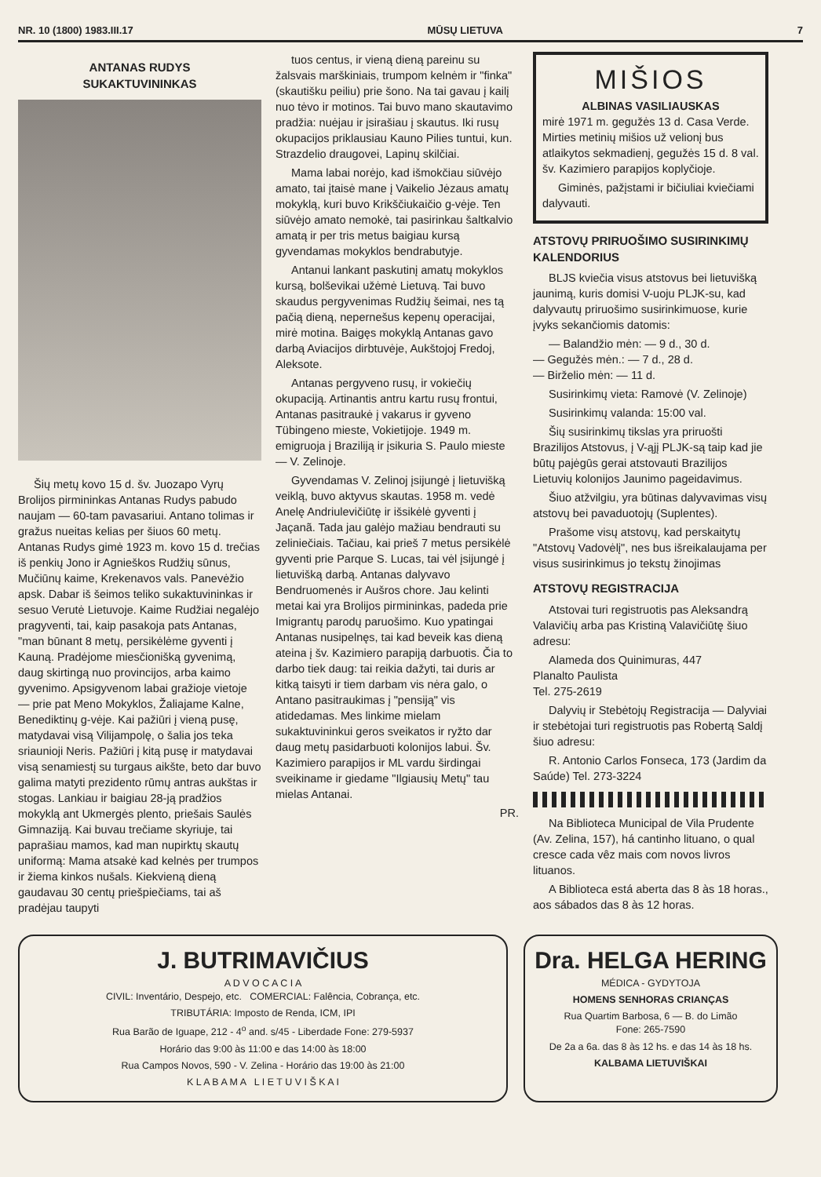NR. 10 (1800) 1983.III.17 MŪSŲ LIETUVA 7
ANTANAS RUDYS
SUKAKTUVININKAS
Šių metų kovo 15 d. šv. Juozapo Vyrų Brolijos pirmininkas Antanas Rudys pabudo naujam — 60-tam pavasariui. Antano tolimas ir gražus nueitas kelias per šiuos 60 metų. Antanas Rudys gimė 1923 m. kovo 15 d. trečias iš penkių Jono ir Agnieškos Rudžių sūnus, Mučiūnų kaime, Krekenavos vals. Panevėžio apsk. Dabar iš šeimos teliko sukaktuvininkas ir sesuo Verutė Lietuvoje. Kaime Rudžiai negalėjo pragyventi, tai, kaip pasakoja pats Antanas, "man būnant 8 metų, persikėlėme gyventi į Kauną. Pradėjome miesčionišką gyvenimą, daug skirtingą nuo provincijos, arba kaimo gyvenimo. Apsigyvenom labai gražioje vietoje — prie pat Meno Mokyklos, Žaliajame Kalne, Benediktinų g-vėje. Kai pažiūri į vieną pusę, matydavai visą Vilijampolę, o šalia jos teka sriaunioji Neris. Pažiūri į kitą pusę ir matydavai visą senamiestį su turgaus aikšte, beto dar buvo galima matyti prezidento rūmų antras aukštas ir stogas. Lankiau ir baigiau 28-ją pradžios mokyklą ant Ukmergės plento, priešais Saulės Gimnaziją. Kai buvau trečiame skyriuje, tai paprašiau mamos, kad man nupirktų skautų uniformą: Mama atsakė kad kelnės per trumpos ir žiema kinkos nušals. Kiekvieną dieną gaudavau 30 centų priešpiečiams, tai aš pradėjau taupyti
tuos centus, ir vieną dieną pareinu su žalsvais marškiniais, trumpom kelnėm ir "finka" (skautišku peiliu) prie šono. Na tai gavau į kailį nuo tėvo ir motinos. Tai buvo mano skautavimo pradžia: nuėjau ir įsirašiau į skautus. Iki rusų okupacijos priklausiau Kauno Pilies tuntui, kun. Strazdelio draugovei, Lapinų skilčiai.
Mama labai norėjo, kad išmokčiau siūvėjo amato, tai įtaisė mane į Vaikelio Jėzaus amatų mokyklą, kuri buvo Krikščiukaičio g-vėje. Ten siūvėjo amato nemokė, tai pasirinkau šaltkalvio amatą ir per tris metus baigiau kursą gyvendamas mokyklos bendrabutyje.
Antanui lankant paskutinį amatų mokyklos kursą, bolševikai užėmė Lietuvą. Tai buvo skaudus pergyvenimas Rudžių šeimai, nes tą pačią dieną, nepernešus kepenų operacijai, mirė motina. Baigęs mokyklą Antanas gavo darbą Aviacijos dirbtuvėje, Aukštojoj Fredoj, Aleksote.
Antanas pergyveno rusų, ir vokiečių okupaciją. Artinantis antru kartu rusų frontui, Antanas pasitraukė į vakarus ir gyveno Tübingeno mieste, Vokietijoje. 1949 m. emigruoja į Braziliją ir įsikuria S. Paulo mieste — V. Zelinoje.
Gyvendamas V. Zelinoj įsijungė į lietuvišką veiklą, buvo aktyvus skautas. 1958 m. vedė Anelę Andriulevičiūtę ir išsikėlė gyventi į Jaçanã. Tada jau galėjo mažiau bendrauti su zeliniečiais. Tačiau, kai prieš 7 metus persikėlė gyventi prie Parque S. Lucas, tai vėl įsijungė į lietuvišką darbą. Antanas dalyvavo Bendruomenės ir Aušros chore. Jau kelinti metai kai yra Brolijos pirmininkas, padeda prie Imigrantų parodų paruošimo. Kuo ypatingai Antanas nusipelnęs, tai kad beveik kas dieną ateina į šv. Kazimiero parapiją darbuotis. Čia to darbo tiek daug: tai reikia dažyti, tai duris ar kitką taisyti ir tiem darbam vis nėra galo, o Antano pasitraukimas į "pensiją" vis atidedamas. Mes linkime mielam sukaktuvininkui geros sveikatos ir ryžto dar daug metų pasidarbuoti kolonijos labui. Šv. Kazimiero parapijos ir ML vardu širdingai sveikiname ir giedame "Ilgiausių Metų" tau mielas Antanai.
PR.
MIŠIOS
ALBINAS VASILIAUSKAS
mirė 1971 m. gegužės 13 d. Casa Verde. Mirties metinių mišios už velionį bus atlaikytos sekmadienį, gegužės 15 d. 8 val. šv. Kazimiero parapijos koplyčioje.
Giminės, pažįstami ir bičiuliai kviečiami dalyvauti.
ATSTOVŲ PRIRUOŠIMO SUSIRINKIMŲ KALENDORIUS
BLJS kviečia visus atstovus bei lietuvišką jaunimą, kuris domisi V-uoju PLJK-su, kad dalyvautų priruošimo susirinkimuose, kurie įvyks sekančiomis datomis:
— Balandžio mėn: — 9 d., 30 d.
— Gegužės mėn.: — 7 d., 28 d.
— Birželio mėn: — 11 d.
Susirinkimų vieta: Ramovė (V. Zelinoje)
Susirinkimų valanda: 15:00 val.
Šių susirinkimų tikslas yra priruošti Brazilijos Atstovus, į V-ąjį PLJK-są taip kad jie būtų pajėgūs gerai atstovauti Brazilijos Lietuvių kolonijos Jaunimo pageidavimus.
Šiuo atžvilgiu, yra būtinas dalyvavimas visų atstovų bei pavaduotojų (Suplentes).
Prašome visų atstovų, kad perskaitytų "Atstovų Vadovėlį", nes bus išreikalaujama per visus susirinkimus jo tekstų žinojimas
ATSTOVŲ REGISTRACIJA
Atstovai turi registruotis pas Aleksandrą Valavičių arba pas Kristiną Valavičiūtę šiuo adresu:
Alameda dos Quinimuras, 447
Planalto Paulista
Tel. 275-2619
Dalyvių ir Stebėtojų Registracija — Dalyviai ir stebėtojai turi registruotis pas Robertą Saldį šiuo adresu:
R. Antonio Carlos Fonseca, 173 (Jardim da Saúde) Tel. 273-3224
Na Biblioteca Municipal de Vila Prudente (Av. Zelina, 157), há cantinho lituano, o qual cresce cada vêz mais com novos livros lituanos.
A Biblioteca está aberta das 8 às 18 horas., aos sábados das 8 às 12 horas.
J. BUTRIMAVIČIUS
A D V O C A C I A
CIVIL: Inventário, Despejo, etc. COMERCIAL: Falência, Cobrança, etc.
TRIBUTÁRIA: Imposto de Renda, ICM, IPI
Rua Barão de Iguape, 212 - 4<sup>o</sup> and. s/45 - Liberdade Fone: 279-5937
Horário das 9:00 às 11:00 e das 14:00 às 18:00
Rua Campos Novos, 590 - V. Zelina - Horário das 19:00 às 21:00
K L A B A M A L I E T U V I Š K A I
Dra. HELGA HERING
MÉDICA - GYDYTOJA
HOMENS SENHORAS CRIANÇAS
Rua Quartim Barbosa, 6 — B. do Limão
Fone: 265-7590
De 2a a 6a. das 8 às 12 hs. e das 14 às 18 hs.
KALBAMA LIETUVIŠKAI